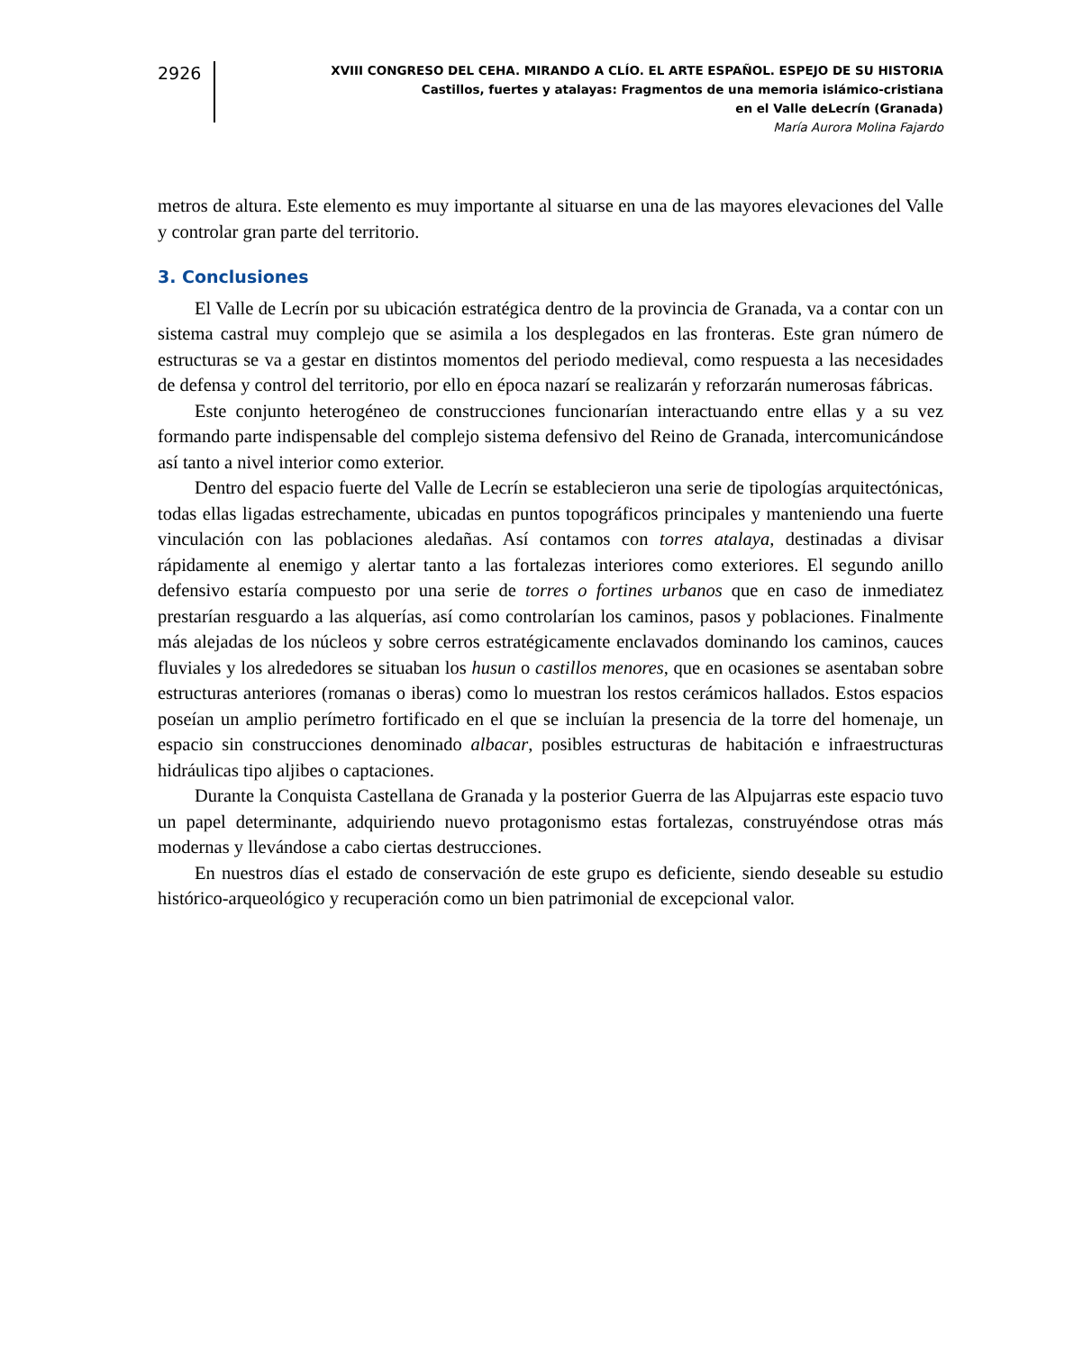2926
XVIII CONGRESO DEL CEHA. MIRANDO A CLÍO. EL ARTE ESPAÑOL. ESPEJO DE SU HISTORIA
Castillos, fuertes y atalayas: Fragmentos de una memoria islámico-cristiana
en el Valle deLecrín (Granada)
María Aurora Molina Fajardo
metros de altura. Este elemento es muy importante al situarse en una de las mayores elevaciones del Valle y controlar gran parte del territorio.
3. Conclusiones
El Valle de Lecrín por su ubicación estratégica dentro de la provincia de Granada, va a contar con un sistema castral muy complejo que se asimila a los desplegados en las fronteras. Este gran número de estructuras se va a gestar en distintos momentos del periodo medieval, como respuesta a las necesidades de defensa y control del territorio, por ello en época nazarí se realizarán y reforzarán numerosas fábricas.
Este conjunto heterogéneo de construcciones funcionarían interactuando entre ellas y a su vez formando parte indispensable del complejo sistema defensivo del Reino de Granada, intercomunicándose así tanto a nivel interior como exterior.
Dentro del espacio fuerte del Valle de Lecrín se establecieron una serie de tipologías arquitectónicas, todas ellas ligadas estrechamente, ubicadas en puntos topográficos principales y manteniendo una fuerte vinculación con las poblaciones aledañas. Así contamos con torres atalaya, destinadas a divisar rápidamente al enemigo y alertar tanto a las fortalezas interiores como exteriores. El segundo anillo defensivo estaría compuesto por una serie de torres o fortines urbanos que en caso de inmediatez prestarían resguardo a las alquerías, así como controlarían los caminos, pasos y poblaciones. Finalmente más alejadas de los núcleos y sobre cerros estratégicamente enclavados dominando los caminos, cauces fluviales y los alrededores se situaban los husun o castillos menores, que en ocasiones se asentaban sobre estructuras anteriores (romanas o iberas) como lo muestran los restos cerámicos hallados. Estos espacios poseían un amplio perímetro fortificado en el que se incluían la presencia de la torre del homenaje, un espacio sin construcciones denominado albacar, posibles estructuras de habitación e infraestructuras hidráulicas tipo aljibes o captaciones.
Durante la Conquista Castellana de Granada y la posterior Guerra de las Alpujarras este espacio tuvo un papel determinante, adquiriendo nuevo protagonismo estas fortalezas, construyéndose otras más modernas y llevándose a cabo ciertas destrucciones.
En nuestros días el estado de conservación de este grupo es deficiente, siendo deseable su estudio histórico-arqueológico y recuperación como un bien patrimonial de excepcional valor.